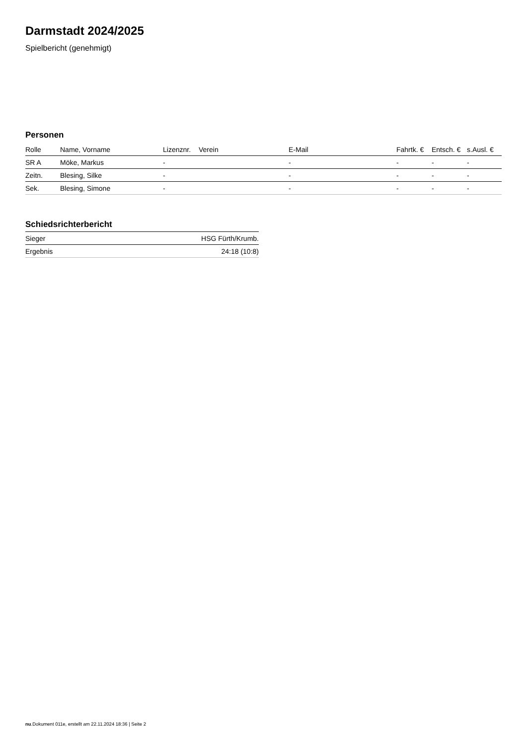Darmstadt 2024/2025
Spielbericht (genehmigt)
Personen
| Rolle | Name, Vorname | Lizenznr. | Verein | E-Mail | Fahrtk. € | Entsch. € | s.Ausl. € |
| --- | --- | --- | --- | --- | --- | --- | --- |
| SR A | Möke, Markus | - | | - | - | - | - |
| Zeitn. | Blesing, Silke | - | | - | - | - | - |
| Sek. | Blesing, Simone | - | | - | - | - | - |
Schiedsrichterbericht
| Sieger | HSG Fürth/Krumb. |
| Ergebnis | 24:18 (10:8) |
nu.Dokument 011e, erstellt am 22.11.2024 18:36 | Seite 2